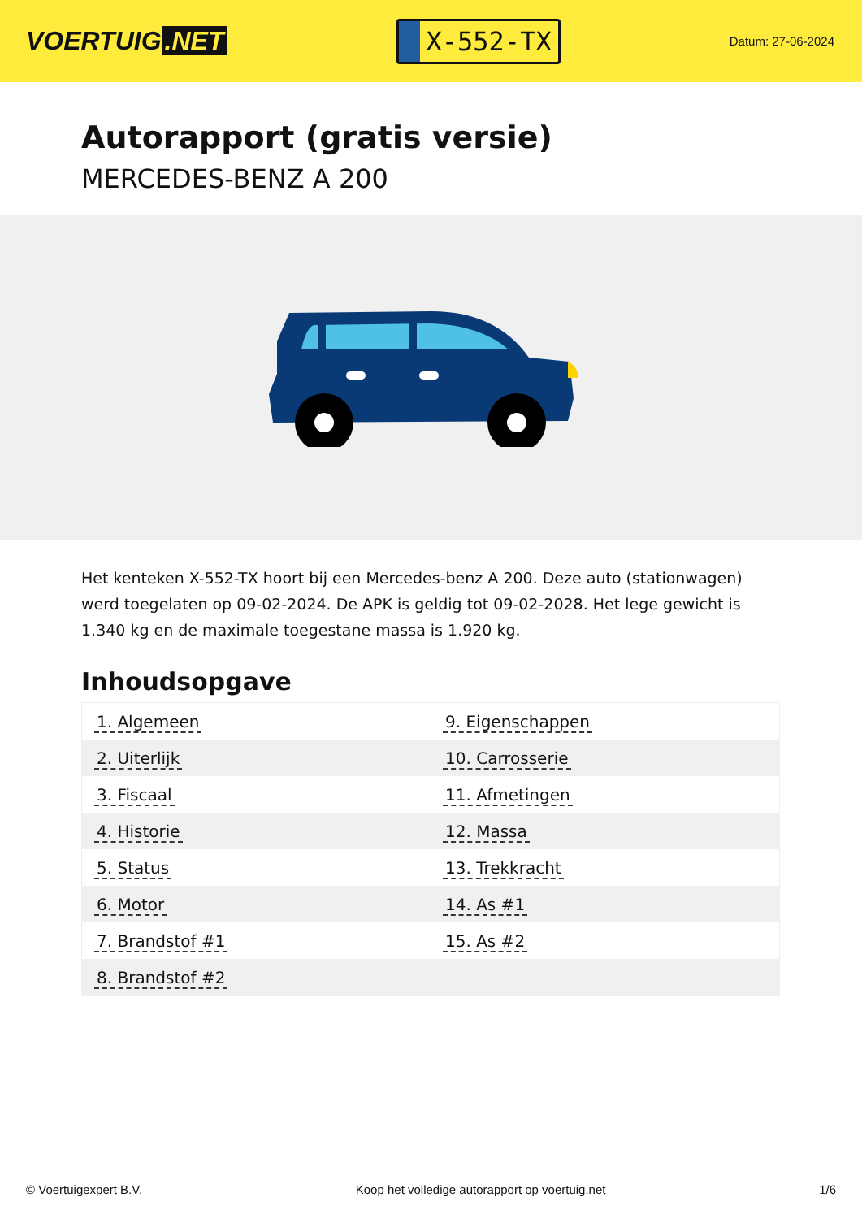VOERTUIG.NET
X-552-TX
Datum: 27-06-2024
Autorapport (gratis versie)
MERCEDES-BENZ A 200
Het kenteken X-552-TX hoort bij een Mercedes-benz A 200. Deze auto (stationwagen) werd toegelaten op 09-02-2024. De APK is geldig tot 09-02-2028. Het lege gewicht is 1.340 kg en de maximale toegestane massa is 1.920 kg.
Inhoudsopgave
| 1. Algemeen | 9. Eigenschappen |
| 2. Uiterlijk | 10. Carrosserie |
| 3. Fiscaal | 11. Afmetingen |
| 4. Historie | 12. Massa |
| 5. Status | 13. Trekkracht |
| 6. Motor | 14. As #1 |
| 7. Brandstof #1 | 15. As #2 |
| 8. Brandstof #2 | |
© Voertuigexpert B.V. Koop het volledige autorapport op voertuig.net
1/6